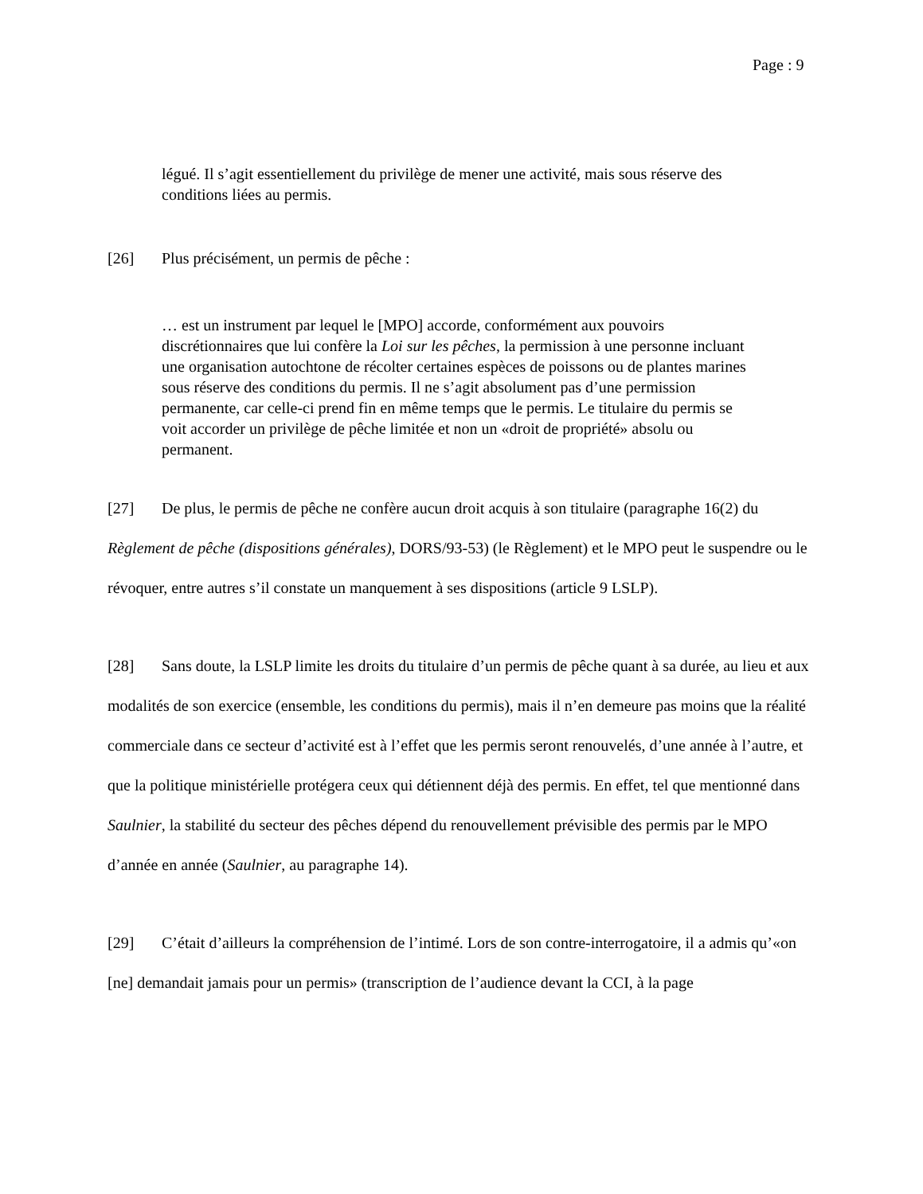Page : 9
légué. Il s’agit essentiellement du privilège de mener une activité, mais sous réserve des conditions liées au permis.
[26] Plus précisément, un permis de pêche :
… est un instrument par lequel le [MPO] accorde, conformément aux pouvoirs discrétionnaires que lui confère la Loi sur les pêches, la permission à une personne incluant une organisation autochtone de récolter certaines espèces de poissons ou de plantes marines sous réserve des conditions du permis. Il ne s’agit absolument pas d’une permission permanente, car celle-ci prend fin en même temps que le permis. Le titulaire du permis se voit accorder un privilège de pêche limitée et non un «droit de propriété» absolu ou permanent.
[27] De plus, le permis de pêche ne confère aucun droit acquis à son titulaire (paragraphe 16(2) du Règlement de pêche (dispositions générales), DORS/93-53) (le Règlement) et le MPO peut le suspendre ou le révoquer, entre autres s’il constate un manquement à ses dispositions (article 9 LSLP).
[28] Sans doute, la LSLP limite les droits du titulaire d’un permis de pêche quant à sa durée, au lieu et aux modalités de son exercice (ensemble, les conditions du permis), mais il n’en demeure pas moins que la réalité commerciale dans ce secteur d’activité est à l’effet que les permis seront renouvelés, d’une année à l’autre, et que la politique ministérielle protégera ceux qui détiennent déjà des permis. En effet, tel que mentionné dans Saulnier, la stabilité du secteur des pêches dépend du renouvellement prévisible des permis par le MPO d’année en année (Saulnier, au paragraphe 14).
[29] C’était d’ailleurs la compréhension de l’intimé. Lors de son contre-interrogatoire, il a admis qu’«on [ne] demandait jamais pour un permis» (transcription de l’audience devant la CCI, à la page